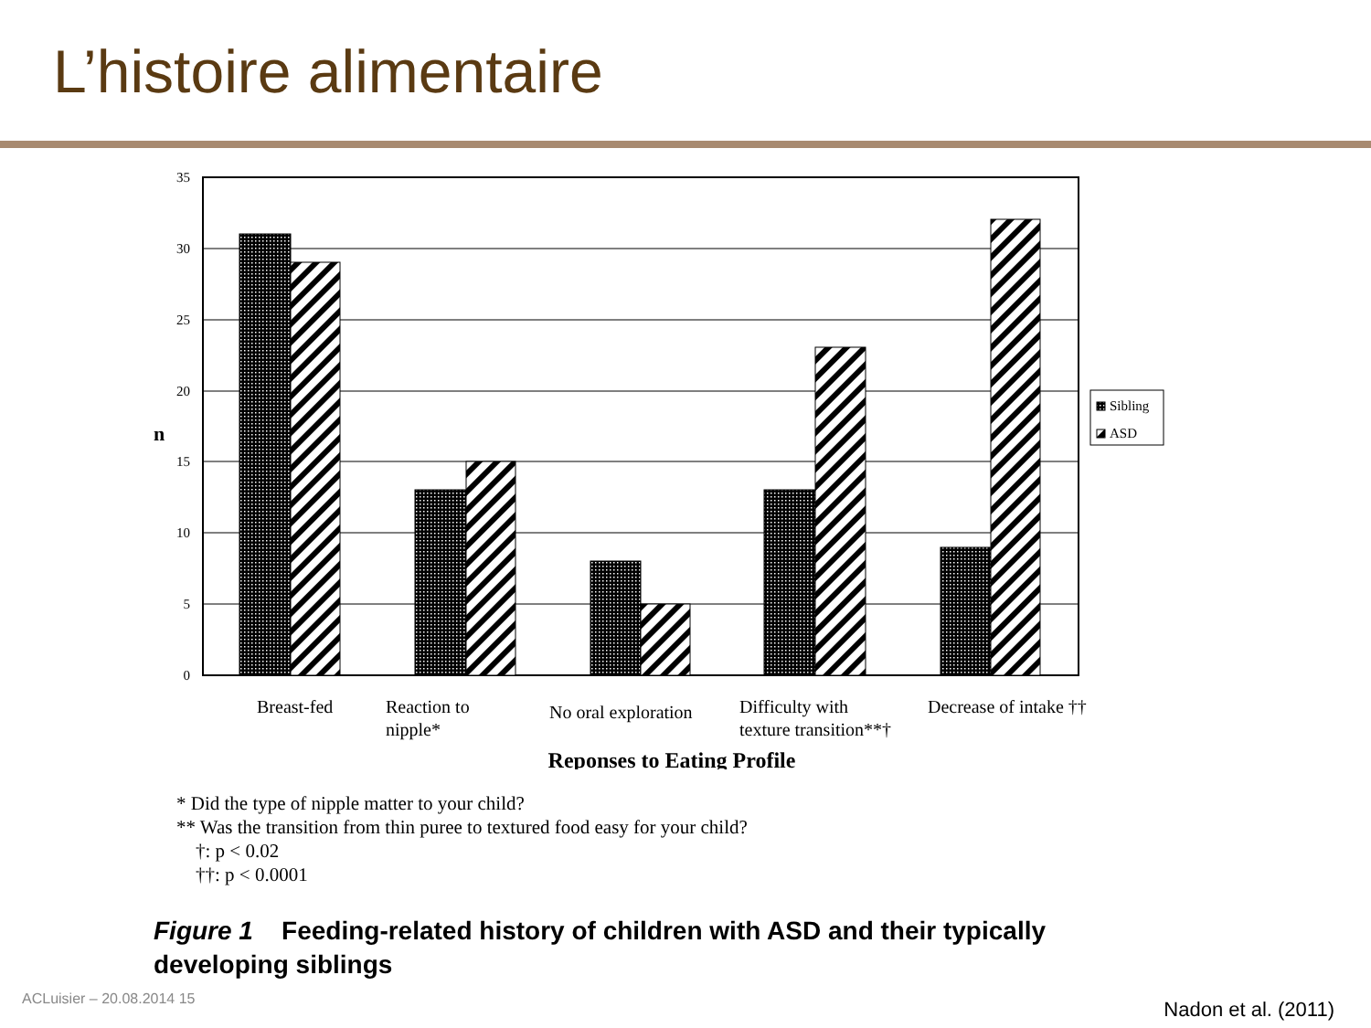L’histoire alimentaire
35
30
25
20
15
10
5
0
n
Sibling
ASD
Breast-fed
Reaction to
nipple*
No oral exploration
Difficulty with
texture transition**†
Decrease of intake ††
Reponses to Eating Profile
* Did the type of nipple matter to your child?
** Was the transition from thin puree to textured food easy for your child?
†: p < 0.02
††: p < 0.0001
Figure 1 Feeding-related history of children with ASD and their typically developing siblings
ACLuisier – 20.08.2014 15 Nadon et al. (2011)